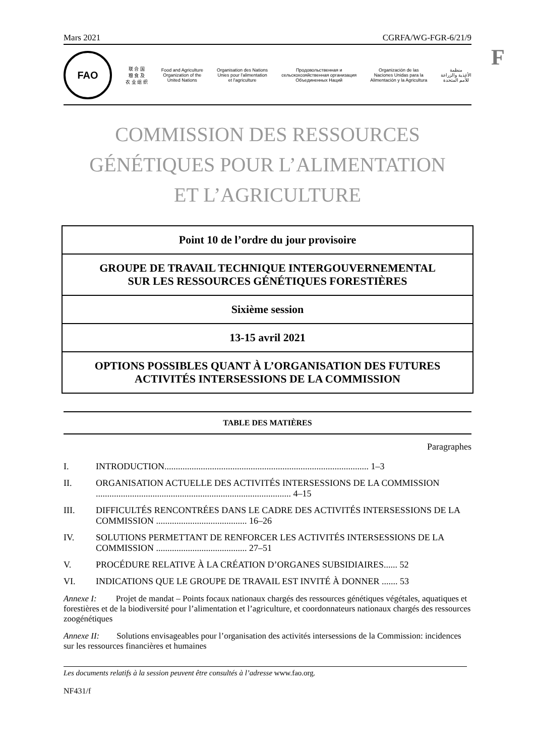F
Mars 2021 CGRFA/WG-FGR-6/21/9
FAO
联 合 国
粮 食 及
农 业 组 织
Food and Agriculture
Organization of the
United Nations
Organisation des Nations
Unies pour l'alimentation
et l'agriculture
Продовольственная и
сельскохозяйственная организация
Объединенных Наций
Organización de las
Naciones Unidas para la
Alimentación y la Agricultura
منظمة
الأغذية والزراعة
للأمم المتحدة
COMMISSION DES RESSOURCES
GÉNÉTIQUES POUR L’ALIMENTATION
ET L’AGRICULTURE
Point 10 de l’ordre du jour provisoire
GROUPE DE TRAVAIL TECHNIQUE INTERGOUVERNEMENTAL
SUR LES RESSOURCES GÉNÉTIQUES FORESTIÈRES
Sixième session
13-15 avril 2021
OPTIONS POSSIBLES QUANT À L’ORGANISATION DES FUTURES
ACTIVITÉS INTERSESSIONS DE LA COMMISSION
TABLE DES MATIÈRES
Paragraphes
I. INTRODUCTION.......................................................................................... 1–3
II. ORGANISATION ACTUELLE DES ACTIVITÉS INTERSESSIONS DE LA COMMISSION ...................................................................................... 4–15
III. DIFFICULTÉS RENCONTRÉES DANS LE CADRE DES ACTIVITÉS INTERSESSIONS DE LA COMMISSION ........................................ 16–26
IV. SOLUTIONS PERMETTANT DE RENFORCER LES ACTIVITÉS INTERSESSIONS DE LA COMMISSION ........................................ 27–51
V. PROCÉDURE RELATIVE À LA CRÉATION D’ORGANES SUBSIDIAIRES...... 52
VI. INDICATIONS QUE LE GROUPE DE TRAVAIL EST INVITÉ À DONNER ....... 53
Annexe I: Projet de mandat – Points focaux nationaux chargés des ressources génétiques végétales, aquatiques et forestières et de la biodiversité pour l’alimentation et l’agriculture, et coordonnateurs nationaux chargés des ressources zoogénétiques
Annexe II: Solutions envisageables pour l’organisation des activités intersessions de la Commission: incidences sur les ressources financières et humaines
Les documents relatifs à la session peuvent être consultés à l’adresse www.fao.org.
NF431/f